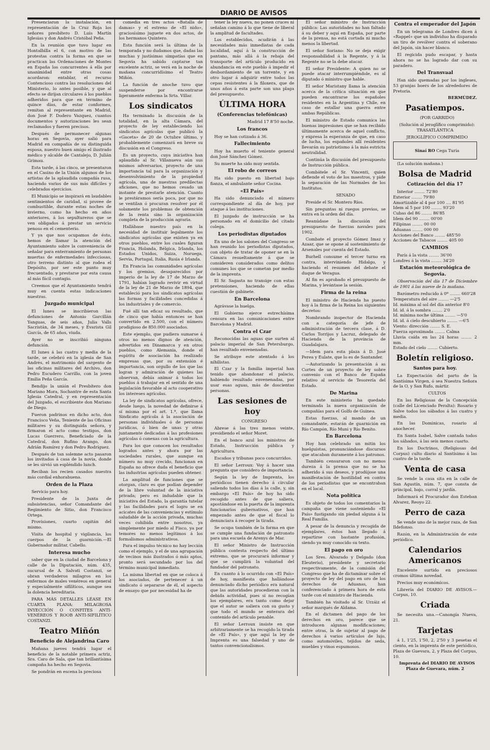DIARIO DE AVISOS
Presenciaron la instalación, en representación de la Cruz Roja los señores presbítero D. Luis Martín Iglesias y don Andrés Cristóbal Peña.
En la reunión que tuvo lugar en Hontalbilla el 6, con motivo de las protestas contra la forma en que se practican las Ordenaciones de Montes en España los concurrentes á ella por unanimidad entre otras cosas acordaron: entablar, el recurso Contencioso contra las resoluciones del Ministerio, lo antes posible, y que al efecto se dirijan circulares á los pueblos adheridos para que en término de quince días, de estar conformes, remitan al representante en Madrid, don José F. Dodero Vazquez, cuantos documentos y autorizaciones les sean reclamados y fueren precisos.
Después de permanecer algunas horas en Segovia, ayer salió para Madrid en compañía de su distinguida esposa, nuestro buen amigo el ilustrado médico y alcalde de Cantalejo, D. Julián Grimau.
Esta tarde, á las cinco, se presentaron en el Casino de la Unión algunos de los artistas de la aplaudida compañía rusa, haciendo varios de sus más difíciles y celebrados ejercicios.
El Municipio se inspirará en laudables sentimientos de caridad, si provee de combustible, durante estas noches de invierno, como ha hecho en años anteriores, á los sepultureros que se ven obligados á prestar un servicio penoso en el cementerio.
Y ya que nos ocupamos de ésto, hemos de llamar la atención del Ayuntamiento sobre la conveniencia de señalar para enterramiento de personas muertas de enfermedades infecciosas, otro terreno distinto al que rodea el Depósito, por ser este punto muy frecuentado, y prestarse por esta causa al más fácil contagio.
Creemos que el Ayuntamiento tendrá muy en cuenta estas indicaciones nuestras.
Juzgado municipal
El lunes se inscribieron las defunciones de Antonio Garcillán Yanguas, de seis años, Julia Valls Sacristán, de 34 meses, y Evarista Gil García, de 65 años, viuda.
Ayer no se inscribió ninguna defunción.
El lunes á las cuatro y media de la tarde, se celebró en la iglesia de San Andrés, el matrimonio del sargento de las oficinas militares del Archivo, don Pedro Escudero Carrillo, con la joven Emilia Peña García.
Bendijo la unión el Presbítero don Mariano Mora, Sochantre de esta Santa Iglesia Catedral, y en representación del Juzgado, el escribiente don Mariano de Diego.
Fueron padrinos en dicho acto, don Francisco Veña, Teniente de las Oficinas militares y su distinguida señora, y firmaron el acto como testigos, don Lucas Guerrero, Beneficiado de la Catedral, don Rufino Arango, don Adrián Ramírez y don Pedro Rodríguez.
Después de tan solemne acto pasaron los invitados á casa de la novia, donde se les sirvió un espléndido lunch.
Reciban los recien casados nuestra más cordial enhorabuena.
Orden de la Plaza
Servicio para hoy.
Presidente de la Junta de subsistencias, señor Comandante del Regimiento de Sitio, don Francisco Ortega.
Provisiones, cuarto capitán del mismo.
Visita de hospital y vigilancia, los cuerpos de la guarnición.—El Gobernador militar, Cabello.
Interesa mucho
saber que en la ciudad de Barcelona y calle de la Diputación, núm. 435, sucursal de A. Salvati Costanzi, se obran verdaderos milagros en los enfermos de males venéreos en general y especialmente sifilíticos, aunque sea la dolencia hereditaria.
PARA MÁS DETALLES LÉASE EN CUARTA PLANA: MILAGROSA INYECCIÓN Ó CONFITES ANTI-VENÉREOS Y ROOB ANTI-SIFILÍTICO COSTANZI.
Teatro Miñón
Beneficio de Alejandrina Caro
Mañana jueves tendrá lugar el beneficio de la notable primera actriz, Sra. Caro de Sala, que tan brillantísima campaña ha hecho en Segovia.
Se pondrán en escena la preciosa
comedia en tres actos «Batalla de damas» y el estreno de «El nido», graciosísimo juguete en dos actos, de los hermanos Quintero.
Esta función será la última de la temporada y no dudamos que, dadas las muchas y justísimas simpatías que en Segovia ha sabido captarse tan excelente actriz, se verá en la noche de mañana concurridísimo el Teatro Miñón.
La función de anoche tuvo que suspenderse por encontrarse ligeramente enferma la Srta. Villar.
Los sindicatos
Ha terminado la discusión de la totalidad, en la alta Cámara, del proyecto de ley estableciendo los sindicatos agrícolas que publicó la «Gaceta» de 20 de Octubre último, y probablemente comenzará en breve su discusión en el Congreso.
Es un proyecto, cuya iniciativa han aplaudido al Sr. Villanueva aún sus mismos adversarios, proyecto de una importancia tal para la organización y desenvolvimiento de la propiedad agrícola, una de nuestras predilectas aficiones, que no hemos cesado un instante de prestarle atención. Cuanto le prestáramos sería poca, por que no se ventilan ó procuran resolver por él solamente los problemas de obtención de la renta sino la organización completa de la producción agraria.
Hallábase nuestro país en la necesidad de instituir legalmente los sindicatos agrícolas que existen ya en otros pueblos, entre los cuales figuran Francia, Holanda, Bélgica, Irlanda, los Estados Unidos, Suiza, Noruega, Servia, Portugal, Italia, Rusia é Irlanda.
En Francia las comunidades agrícolas y los gremios, desaparecidos por imperio de la ley de 17 de Marzo de 1791, habían logrado revivir en virtud de la ley de 21 de Marzo de 1894, que estableció para los sindicatos agrícolas las formas y facilidades concedidas á los industriales y de comercio.
Fué allí tan eficaz su resultado, que de cinco que había entonces se han convertido en 2.500, con el número prodigioso de 850.000 asociados.
Este ejemplo, que pudiera sumarse á otros no menos dignos de atención, advertidos en Dinamarca y en otros pueblos, como Alemania, donde el espíritu de asociación ha realizado empresas que, por su extensión é importancia, son orgullo de los que las logran y admiración de quienes las observan, debía animar á todos los pueblos á trabajar en el sentido de una legislación favorable al acto cooperativo los intereses agrícolas.
La ley de sindicatos agrícolas, ofrece, desde luego, la novedad de definirse á sí misma por el art. 1.º, que llama Sindicato agrícola á la asociación de personas individuales ó de personas jurídicas, ó bien de unas y otras juntamente dedicadas á las profesiones agrícolas ó conexas con la agricultura.
Para los que conocen los resultados logrados antes y ahora por las sociedades rurales, que aunque en número no muy crecido, funcionan en España no ofrece duda el beneficio que las industrias agrícolas pueden obtener.
La amplitud de funciones que se otorgan, claro es que podían depender de la libre voluntad de la iniciativa privada; pero es indudable que la iniciativa del Estado, la garantía tutelar y las facilidades para el logro se en acicates de las conveniencias y estímulo saludable de la acción privada, muchas veces cohibida entre nosotros, ya simplemente por miedo al Fisco, ya por temores no menos legítimos á los formalismos administrativos.
Para el impulso técnico no hay lección como el ejemplo, y el de una agrupación de vecinos más ilustrados ó más aptos, pronto será secundado por los del término municipal inmediato.
La misma libertad en que se coloca á los asociados, de pertenecer á un sindicato ó separarse de él, el aspecto de ensayo que por necesidad ha de
tener la ley nueva, no ponen cruces ni señalan camino á lo que tiene de liberal la amplitud de facultades.
Los establecidos, acudirán á las necesidades más inmediatas de cada localidad, aquí á la construcción de pantano, más allá á la rebaja del transporte del artículo producido en abundancia en este pueblo á impedir el desbordamiento de un torrente, y en otro lugar á adquirir entre todos las cepas resistentes á la filoxera, que de unos años á esta parte son una plaga del presupuesto.
ÚLTIMA HORA
(Conferencias telefónicas)
Madrid 17 8'50 noche.
Los francos
Hoy se han cotizado á 36.
Fallecimiento
Hoy ha muerto el teniente general don José Sánchez Gómez.
Su muerte ha sido muy sentida.
El robo de correos
Ha sido puesto en libertad bajo fianza, el ambulante señor Cocina.
«El País»
Ha sido denunciado el número correspondiente al día de hoy, por ataque á las instituciones.
El juzgado de instrucción se ha personado en el domicilio del citado colega.
Los periodistas diputados
En uno de los salones del Congreso se han reunido los periodistas diputados, con objeto de tratar de oponer se en la Cámara resueltamente á que se consideren considerados como delitos comunes los que se cometan por medio de la imprenta.
El Sr. Sagasta no transige con estas pretensiones, haciendo de ellas cuestión de gabinete.
En Barcelona
Agrávase la huelga.
El Gobierno ejerce estrechísima censura en las comunicaciones entre Barcelona y Madrid.
Contra el Czar
Reconocidas las aguas que surten al palacio imperial de San Petersburgo, han resultado envenenadas.
Se atribuye este atentado á los nihilistas.
El Czar y la familia imperial han tenido que abandonar el palacio, habiendo resultado envenenadas, por usar esas aguas, más de doscientas personas.
Las sesiones de hoy
CONGRESO
Abrese á las tres menos veinte, presidiendo el señor Moret.
En el banco azul los ministros de Estado, Instrucción pública y Agricultura.
Escaños y tribunas poco concurridos.
El señor Lerroux: Voy á hacer una pregunta que considero de importancia.
Según la ley de Imprenta, los periódicos tienen derecho á circular saliendo todos los días á la calle, y, sin embargo «El País» de hoy ha sido recogido antes de que saliera, apostándose en la puerta de la imprenta funcionarios gubernativos, que han empezado antes de que el fiscal lo denunciara á recoger la tirada.
Se ocupa también de la forma en que se cumple una fundación de patronato para una escuela de Arenys de Mar.
El señor Ministro de Instrucción pública contesta respecto del último extremo, que se procurará informar y que se cumplirá la voluntad del fundador del patronato.
En cuanto á lo ocurrido con «El País» de hoy, manifiesta que hallándose denunciado dicho periódico era natural que las autoridades procedieran con la debida actividad, pues si no recogían los ejemplares, era tanto como dejar que el autor se saliera con su gusto y que todo el mundo se enterara del contenido del artículo penable.
El señor Lerroux insiste en que arbitrariamente se ha recogido la tirada de «El País», y que aquí la ley de Imprenta es una falsedad y uno de tantos convencionalismos.
El señor ministro de Instrucción pública: Las autoridades no han faltado á su deber y aquí en España, por parte de la prensa, no está cortada ni mucho menos la libertad.
El señor Soriano: No se deja exigir responsabilidad á la Regente, y á la Regente no se la debe atacar.
El señor Presidente: A quien no se puede atacar interrumpiéndole, es al diputado ó ministro que hable.
El señor Maristany llama la atención acerca de la crítica situación en que pueden encontrarse los españoles residentes en la Argentina y Chile, en caso de estallar una guerra entre ambas Repúblicas.
El ministro de Estado comunica las buenas impresiones que se han recibido últimamente acerca de aquel conflicto, y expresa la esperanza de que, en caso de lucha, los españoles allí residentes llevarán su patriotismo á la más estricta neutralidad.
Continúa la discusión del presupuesto de Instrucción pública.
Combátele el Sr. Vincenti, quien defiende el voto de los maestros, y pide la separación de las Normales de los Institutos.
SENADO
Preside el Sr. Montero Ríos.
Sin preguntas ni ruegos previos, se entra en la orden del día.
Reanúdase la discusión del presupuesto de fuerzas navales para 1902.
Combate el proyecto Gómez Imaz y Azaar, que se opone al sostenimiento de Arsenales por cuenta del Estado.
Burhell consume el tercer turno en contra, interviniendo Hidalgo, y haciendo el resumen del debate el duque de Veragua.
Al fin es aprobado el presupuesto de Marina, y levántase la sesión.
Firma de la reina
El ministro de Hacienda ha puesto hoy á la firma de la Reina los siguientes decretos:
Nombrando inspector de Hacienda con a categoría de jefe de administración de tercera clase, á D. Carlos Torrijos y Lacruz, delegado de Hacienda de la provincia de Guadalajara.
—Idem para esta plaza á D. José Perea y Eulate, que lo es de Santander.
—Autorizando la presentación á as Cortes de un proyecto de ley sobre convenio con el Banco de España relativo al servicio de Tesorería del Estado.
De Marina
En este ministerio ha quedado terminada la nueva organización de compañías para el Golfo de Guinea.
Estas fuerzas, al mando de un comandante, estarán de guarnición en Río Campón, Río Muni y Río Benito.
En Barcelona
Hoy han celebrado un mitin los huelguistas, pronunciándose discursos que atacaban duramente á los patronos.
También censuraron con no menos dureza á la prensa que no se ha adherido á sus deseos, y prodújose una manifestación de hostilidad en contra de los periodistas que se encontraban en el local.
Nota política
Es objeto de todos los comentarios la campaña que viene sosteniendo «El País» fustigando sin piedad alguna á la Real Familia.
A pesar de la denuncia y recogida de ejemplares, éstos han llegado á repartirse con bastante profusión, siendo ya muy conocido su texto.
El pago en oro
Los Sres. Alvarado y Delgado (don Eleuterio), presidente y secretario respectivamente, de la comisión del Congreso que ha de dictaminar sobre el proyecto de ley del pago en oro de los derechos de Aduanas, han conferenciado á primera hora de esta tarde con el ministro de Hacienda.
También ha visitado al Sr. Urzáiz el señor marqués de Aldama.
En el dictamen del pago de los derechos en oro, parece que se introducen algunas modificaciones; entre otras, la de sujetar al pago de derechos á varios artículos de lujo, como automóviles, tejidos de seda, muebles y vinos espumosos.
Contra el emperador del Japón
En un telegrama de Londres dicen á «Rappel» que un individuo ha disparado un tiro de revólver contra el soberano del Japón, sin hacer blanco.
El regicida pudo escapar, y hasta ahora no se ha logrado dar con su paradero.
Del Transvaal
Han sido quemadas por los ingleses, 53 granjas boers de los alrededores de Pretoria.
BERMÚDEZ.
Pasatiempos.
(POR GARRIDO)
(Solución al jeroglífico comprimido): TRASATLÁNTICA
JEROGLÍFICO COMPRIMIDO
Sinaí RO Cega Turia
(La solución mañana.)
Bolsa de Madrid
Cotización del día 17
Interior ........ 72'80
Exterior ........ 79'80
Amortizable al 4 por 100 .... 81'95
Idem al 5 por 100 ........ 93'20
Cubas del 86 ........ 86'85
Idem del 90 ........ 00'00
Filipinas ........ 00 00
Aduanas ........ 000 00
Acciones del Banco ........ 485'50
Acciones de Tabacos ........ 405 00
CAMBIOS
París á la vista ........ 36'00
Londres á la vista ........ 34'20
Estación meteorológica de Segovia.
Observación del día 17 de Diciembre de 1901 á las nueve de la mañana.
Barómetro reducido á 0º ........ 660'28
Temperatura del aire ........ —2'5
Id. máxima al sol del día anterior 8'0
Id. id. á la sombra ........ 2'0
Id. mínima noche última ........ —5'0
Id. id. á cielo descubierto ........ —6'5
Viento: dirección ........ S. E.
Fuerza aproximada ........ Calma
Lluvia caída en las 24 horas ........ 2 mm.
Estado del cielo ........ Cubierto.
Boletín religioso.
Santos para hoy.
La Expectación del parto de la Santísima Virgen, ó sea Nuestra Señora de la O, y San Rufo, mártir.
CULTOS
En las Religiosas de la Concepción (calle del Licenciado Peralta): Rosario y Salve todos los sábados á las cuatro y media.
En las Dominicas, rosario al anochecer.
En Santa Isabel, Salve cantada todos los sábados, á las seis menos cuarto.
En los Doctrinos, (Religiosas del Corpus) culto diario al Santísimo á las cuatro de la tarde.
Venta de casa
Se vende la casa sita en la calle de San Agustín, núm. 7, que consta de principal, bajo, corral y jardín.
Informará el Procurador don Esteban Alvarez, Reoyo 22.
Perro de caza
Se vende uno de la mejor raza, de San Ildefonso.
Razón, en la Administración de este periódico.
Calendarios Americanos
Excelente surtido en preciosos cromos última novedad.
Precios muy económicos.
Librería del DIARIO DE AVISOS.—Corpus, 10.
Criada
Se necesita una.—Canongía Nueva, 21.
Tarjetas
á 1, 1'25, 1'50, 2, 2'50 y 3 pesetas el ciento, en la imprenta de este periódico, Plaza de Guevara, 2, y Plaza del Corpus, 10.
Imprenta del DIARIO DE AVISOS
Plaza de Guevara, núm. 2